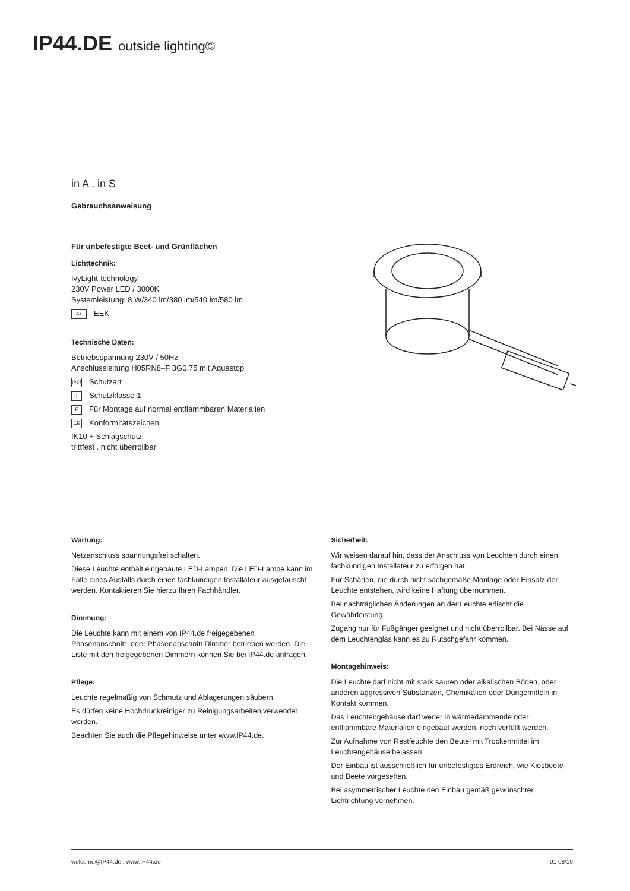IP44.DE outside lighting©
in A . in S
Gebrauchsanweisung
Für unbefestigte Beet- und Grünflächen
Lichttechnik:
IvyLight-technology
230V Power LED / 3000K
Systemleistung: 8 W/340 lm/380 lm/540 lm/580 lm
A+ EEK
Technische Daten:
Betriebsspannung 230V / 50Hz
Anschlussleitung H05RN8–F 3G0,75 mit Aquastop
IP67 Schutzart
⏚ Schutzklasse 1
F Für Montage auf normal entflammbaren Materialien
CE Konformitätszeichen
IK10 + Schlagschutz
trittfest . nicht überrollbar
Wartung:
Netzanschluss spannungsfrei schalten.
Diese Leuchte enthält eingebaute LED-Lampen. Die LED-Lampe kann im Falle eines Ausfalls durch einen fachkundigen Installateur ausgetauscht werden. Kontaktieren Sie hierzu Ihren Fachhändler.
Dimmung:
Die Leuchte kann mit einem von IP44.de freigegebenen Phasenanschnitt- oder Phasenabschnitt Dimmer betrieben werden. Die Liste mit den freigegebenen Dimmern können Sie bei IP44.de anfragen.
Pflege:
Leuchte regelmäßig von Schmutz und Ablagerungen säubern.
Es dürfen keine Hochdruckreiniger zu Reinigungsarbeiten verwendet werden.
Beachten Sie auch die Pflegehinweise unter www.IP44.de.
Sicherheit:
Wir weisen darauf hin, dass der Anschluss von Leuchten durch einen fachkundigen Installateur zu erfolgen hat.
Für Schäden, die durch nicht sachgemäße Montage oder Einsatz der Leuchte entstehen, wird keine Haftung übernommen.
Bei nachträglichen Änderungen an der Leuchte erlischt die Gewährleistung.
Zugang nur für Fußgänger geeignet und nicht überrollbar. Bei Nässe auf dem Leuchtenglas kann es zu Rutschgefahr kommen.
Montagehinweis:
Die Leuchte darf nicht mit stark sauren oder alkalischen Böden, oder anderen aggressiven Substanzen, Chemikalien oder Düngemitteln in Kontakt kommen.
Das Leuchtengehäuse darf weder in wärmedämmende oder entflammbare Materialien eingebaut werden, noch verfüllt werden.
Zur Aufnahme von Restfeuchte den Beutel mit Trockenmittel im Leuchtengehäuse belassen.
Der Einbau ist ausschließlich für unbefestigtes Erdreich, wie Kiesbeete und Beete vorgesehen.
Bei asymmetrischer Leuchte den Einbau gemäß gewünschter Lichtrichtung vornehmen.
welcome@IP44.de . www.IP44.de 01 08/19